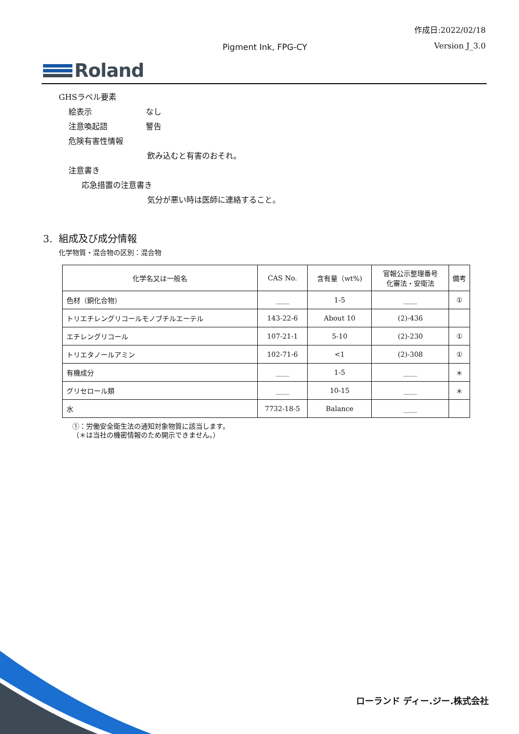作成日:2022/02/18
Pigment Ink, FPG-CY Version J_3.0
Roland
GHSラベル要素
絵表示 なし
注意喚起語 警告
危険有害性情報
飲み込むと有害のおそれ。
注意書き
応急措置の注意書き
気分が悪い時は医師に連絡すること。
3. 組成及び成分情報
化学物質・混合物の区別：混合物
| 化学名又は一般名 | CAS No. | 含有量（wt%) | 官報公示整理番号 化審法・安衛法 | 備考 |
| --- | --- | --- | --- | --- |
| 色材（銅化合物） | ____ | 1-5 | ____ | ① |
| トリエチレングリコールモノブチルエーテル | 143-22-6 | About 10 | (2)-436 | |
| エチレングリコール | 107-21-1 | 5-10 | (2)-230 | ① |
| トリエタノールアミン | 102-71-6 | <1 | (2)-308 | ① |
| 有機成分 | ____ | 1-5 | ____ | ＊ |
| グリセロール類 | ____ | 10-15 | ____ | ＊ |
| 水 | 7732-18-5 | Balance | ____ | |
①：労働安全衛生法の通知対象物質に該当します。
（＊は当社の機密情報のため開示できません。）
ローランド ディー.ジー.株式会社